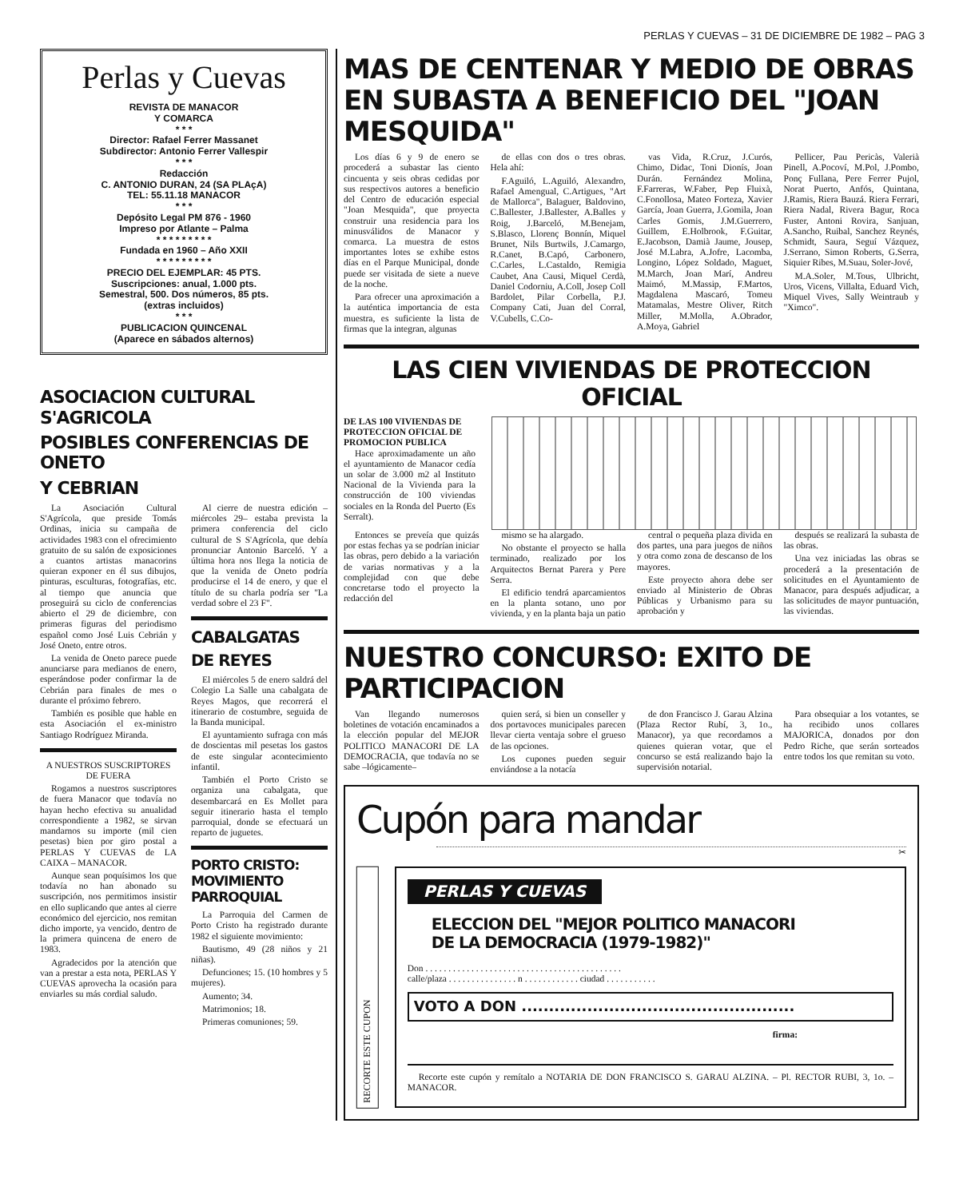PERLAS Y CUEVAS – 31 DE DICIEMBRE DE 1982 – PAG 3
Perlas y Cuevas
REVISTA DE MANACOR
Y COMARCA
* * *
Director: Rafael Ferrer Massanet
Subdirector: Antonio Ferrer Vallespir
* * *
Redacción
C. ANTONIO DURAN, 24 (SA PLAçA)
TEL: 55.11.18 MANACOR
* * *
Depósito Legal PM 876 - 1960
Impreso por Atlante – Palma
* * * * * * * * *
Fundada en 1960 – Año XXII
* * * * * * * * *
PRECIO DEL EJEMPLAR: 45 PTS.
Suscripciones: anual, 1.000 pts.
Semestral, 500. Dos números, 85 pts.
(extras incluidos)
* * *
PUBLICACION QUINCENAL
(Aparece en sábados alternos)
ASOCIACION CULTURAL S'AGRICOLA
POSIBLES CONFERENCIAS DE ONETO
Y CEBRIAN
La Asociación Cultural S'Agrícola, que preside Tomás Ordinas, inicia su campaña de actividades 1983 con el ofrecimiento gratuito de su salón de exposiciones a cuantos artistas manacorins quieran exponer en él sus dibujos, pinturas, esculturas, fotografías, etc. al tiempo que anuncia que proseguirá su ciclo de conferencias abierto el 29 de diciembre, con primeras figuras del periodismo español como José Luis Cebrián y José Oneto, entre otros.
La venida de Oneto parece puede anunciarse para medianos de enero, esperándose poder confirmar la de Cebrián para finales de mes o durante el próximo febrero.
También es posible que hable en esta Asociación el ex-ministro Santiago Rodríguez Miranda.
A NUESTROS SUSCRIPTORES DE FUERA
Rogamos a nuestros suscriptores de fuera Manacor que todavía no hayan hecho efectiva su anualidad correspondiente a 1982, se sirvan mandarnos su importe (mil cien pesetas) bien por giro postal a PERLAS Y CUEVAS de LA CAIXA – MANACOR.
Aunque sean poquísimos los que todavía no han abonado su suscripción, nos permitimos insistir en ello suplicando que antes al cierre económico del ejercicio, nos remitan dicho importe, ya vencido, dentro de la primera quincena de enero de 1983.
Agradecidos por la atención que van a prestar a esta nota, PERLAS Y CUEVAS aprovecha la ocasión para enviarles su más cordial saludo.
Al cierre de nuestra edición –miércoles 29– estaba prevista la primera conferencia del ciclo cultural de S S'Agrícola, que debía pronunciar Antonio Barceló. Y a última hora nos llega la noticia de que la venida de Oneto podría producirse el 14 de enero, y que el título de su charla podría ser "La verdad sobre el 23 F".
CABALGATAS
DE REYES
El miércoles 5 de enero saldrá del Colegio La Salle una cabalgata de Reyes Magos, que recorrerá el itinerario de costumbre, seguida de la Banda municipal.
El ayuntamiento sufraga con más de doscientas mil pesetas los gastos de este singular acontecimiento infantil.
También el Porto Cristo se organiza una cabalgata, que desembarcará en Es Mollet para seguir itinerario hasta el templo parroquial, donde se efectuará un reparto de juguetes.
PORTO CRISTO: MOVIMIENTO PARROQUIAL
La Parroquia del Carmen de Porto Cristo ha registrado durante 1982 el siguiente movimiento:
Bautismo, 49 (28 niños y 21 niñas).
Defunciones; 15. (10 hombres y 5 mujeres).
Aumento; 34.
Matrimonios; 18.
Primeras comuniones; 59.
MAS DE CENTENAR Y MEDIO DE OBRAS
EN SUBASTA A BENEFICIO DEL "JOAN MESQUIDA"
Los días 6 y 9 de enero se procederá a subastar las ciento cincuenta y seis obras cedidas por sus respectivos autores a beneficio del Centro de educación especial "Joan Mesquida", que proyecta construir una residencia para los minusválidos de Manacor y comarca. La muestra de estos importantes lotes se exhibe estos días en el Parque Municipal, donde puede ser visitada de siete a nueve de la noche.
Para ofrecer una aproximación a la auténtica importancia de esta muestra, es suficiente la lista de firmas que la integran, algunas
de ellas con dos o tres obras. Hela ahí:
F.Aguiló, L.Aguiló, Alexandro, Rafael Amengual, C.Artigues, "Art de Mallorca", Balaguer, Baldovino, C.Ballester, J.Ballester, A.Balles y Roig, J.Barceló, M.Benejam, S.Blasco, Llorenç Bonnín, Miquel Brunet, Nils Burtwils, J.Camargo, R.Canet, B.Capó, Carbonero, C.Carles, L.Castaldo, Remigia Caubet, Ana Causi, Miquel Cerdà, Daniel Codorniu, A.Coll, Josep Coll Bardolet, Pilar Corbella, P.J. Company Cati, Juan del Corral, V.Cubells, C.Co-
vas Vida, R.Cruz, J.Curós, Chimo, Didac, Toni Dionís, Joan Durán. Fernández Molina, F.Farreras, W.Faber, Pep Fluixà, C.Fonollosa, Mateo Forteza, Xavier García, Joan Guerra, J.Gomila, Joan Carles Gomis, J.M.Guerrero, Guillem, E.Holbrook, F.Guitar, E.Jacobson, Damià Jaume, Jousep, José M.Labra, A.Jofre, Lacomba, Longino, López Soldado, Maguet, M.March, Joan Marí, Andreu Maimó, M.Massip, F.Martos, Magdalena Mascaró, Tomeu Matamalas, Mestre Oliver, Ritch Miller, M.Molla, A.Obrador, A.Moya, Gabriel
Pellicer, Pau Pericàs, Valerià Pinell, A.Pocoví, M.Pol, J.Pombo, Ponç Fullana, Pere Ferrer Pujol, Norat Puerto, Anfós, Quintana, J.Ramis, Riera Bauzá. Riera Ferrari, Riera Nadal, Rivera Bagur, Roca Fuster, Antoni Rovira, Sanjuan, A.Sancho, Ruibal, Sanchez Reynés, Schmidt, Saura, Seguí Vázquez, J.Serrano, Simon Roberts, G.Serra, Siquier Ribes, M.Suau, Soler-Jové,
M.A.Soler, M.Tous, Ulbricht, Uros, Vicens, Villalta, Eduard Vich, Miquel Vives, Sally Weintraub y "Ximco".
LAS CIEN VIVIENDAS DE PROTECCION OFICIAL
DE LAS 100 VIVIENDAS DE PROTECCION OFICIAL DE PROMOCION PUBLICA
Hace aproximadamente un año el ayuntamiento de Manacor cedía un solar de 3.000 m2 al Instituto Nacional de la Vivienda para la construcción de 100 viviendas sociales en la Ronda del Puerto (Es Serralt).
Entonces se preveía que quizás por estas fechas ya se podrían iniciar las obras, pero debido a la variación de varias normativas y a la complejidad con que debe concretarse todo el proyecto la redacción del
mismo se ha alargado.
No obstante el proyecto se halla terminado, realizado por los Arquitectos Bernat Parera y Pere Serra.
El edificio tendrá aparcamientos en la planta sotano, uno por vivienda, y en la planta baja un patio
central o pequeña plaza divida en dos partes, una para juegos de niños y otra como zona de descanso de los mayores.
Este proyecto ahora debe ser enviado al Ministerio de Obras Públicas y Urbanismo para su aprobación y
después se realizará la subasta de las obras.
Una vez iniciadas las obras se procederá a la presentación de solicitudes en el Ayuntamiento de Manacor, para después adjudicar, a las solicitudes de mayor puntuación, las viviendas.
NUESTRO CONCURSO: EXITO DE PARTICIPACION
Van llegando numerosos boletines de votación encaminados a la elección popular del MEJOR POLITICO MANACORI DE LA DEMOCRACIA, que todavía no se sabe –lógicamente–
quien será, si bien un conseller y dos portavoces municipales parecen llevar cierta ventaja sobre el grueso de las opciones.
Los cupones pueden seguir enviándose a la notacía
de don Francisco J. Garau Alzina (Plaza Rector Rubí, 3, 1o., Manacor), ya que recordamos a quienes quieran votar, que el concurso se está realizando bajo la supervisión notarial.
Para obsequiar a los votantes, se ha recibido unos collares MAJORICA, donados por don Pedro Riche, que serán sorteados entre todos los que remitan su voto.
Cupón para mandar
✂
RECORTE ESTE CUPON
PERLAS Y CUEVAS
ELECCION DEL "MEJOR POLITICO MANACORI
DE LA DEMOCRACIA (1979-1982)"
Don . . . . . . . . . . . . . . . . . . . . . . . . . . . . . . . . . . . . . . . . . . .
calle/plaza . . . . . . . . . . . . . . . n . . . . . . . . . . . . ciudad . . . . . . . . . . .
VOTO A DON ..................................................
firma:
Recorte este cupón y remítalo a NOTARIA DE DON FRANCISCO S. GARAU ALZINA. – Pl. RECTOR RUBI, 3, 1o. – MANACOR.